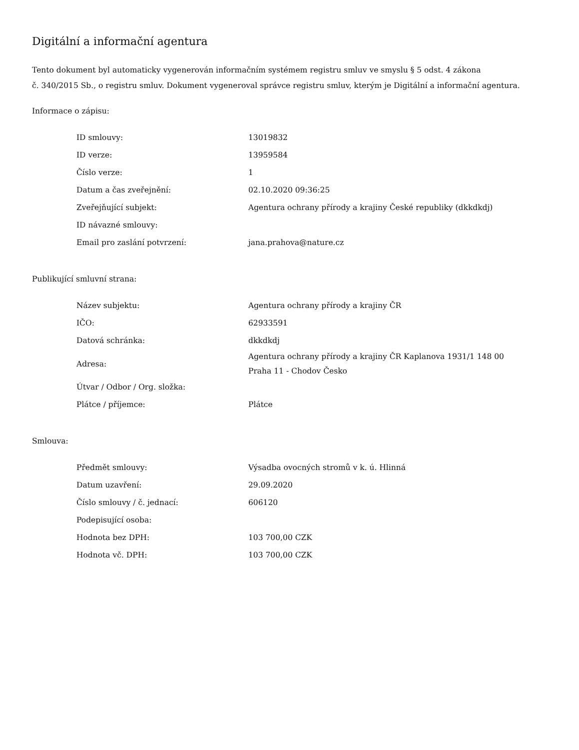Digitální a informační agentura
Tento dokument byl automaticky vygenerován informačním systémem registru smluv ve smyslu § 5 odst. 4 zákona
č. 340/2015 Sb., o registru smluv. Dokument vygeneroval správce registru smluv, kterým je Digitální a informační agentura.
Informace o zápisu:
| ID smlouvy: | 13019832 |
| ID verze: | 13959584 |
| Číslo verze: | 1 |
| Datum a čas zveřejnění: | 02.10.2020 09:36:25 |
| Zveřejňující subjekt: | Agentura ochrany přírody a krajiny České republiky (dkkdkdj) |
| ID návazné smlouvy: | |
| Email pro zaslání potvrzení: | jana.prahova@nature.cz |
Publikující smluvní strana:
| Název subjektu: | Agentura ochrany přírody a krajiny ČR |
| IČO: | 62933591 |
| Datová schránka: | dkkdkdj |
| Adresa: | Agentura ochrany přírody a krajiny ČR Kaplanova 1931/1 148 00 Praha 11 - Chodov Česko |
| Útvar / Odbor / Org. složka: | |
| Plátce / příjemce: | Plátce |
Smlouva:
| Předmět smlouvy: | Výsadba ovocných stromů v k. ú. Hlinná |
| Datum uzavření: | 29.09.2020 |
| Číslo smlouvy / č. jednací: | 606120 |
| Podepisující osoba: | |
| Hodnota bez DPH: | 103 700,00 CZK |
| Hodnota vč. DPH: | 103 700,00 CZK |